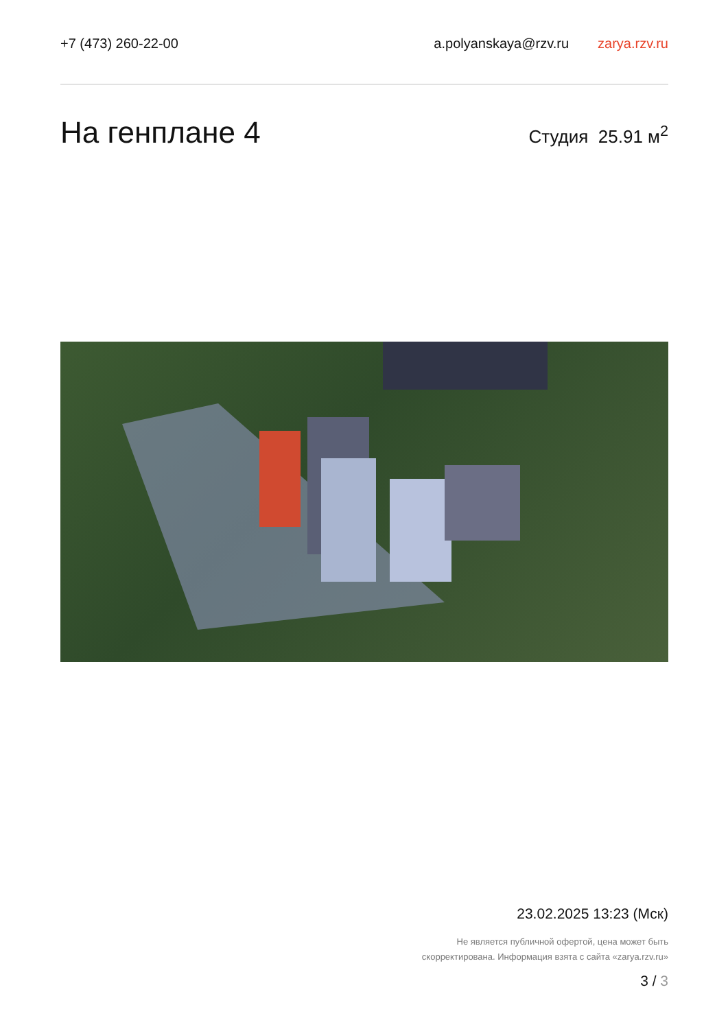+7 (473) 260-22-00 a.polyanskaya@rzv.ru zarya.rzv.ru
На генплане 4
Студия 25.91 м<sup>2</sup>
23.02.2025 13:23 (Мск)
Не является публичной офертой, цена может быть
скорректирована. Информация взята с сайта «zarya.rzv.ru»
3 / 3